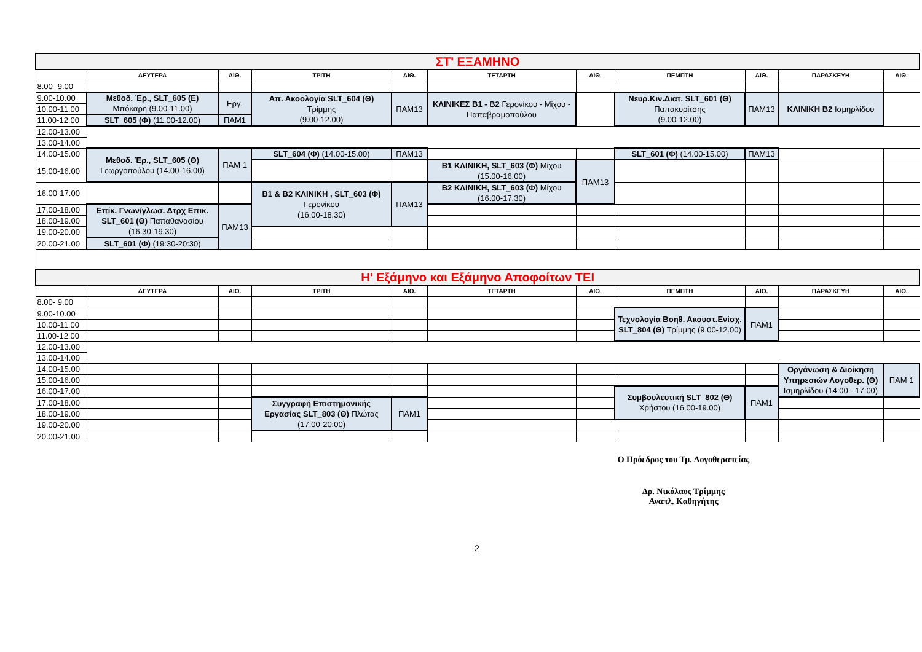| ΣΤ' ΕΞΑΜΗΝΟ | | | | | | | | | | |
| | ΔΕΥΤΕΡΑ | ΑΙΘ. | ΤΡΙΤΗ | ΑΙΘ. | ΤΕΤΑΡΤΗ | ΑΙΘ. | ΠΕΜΠΤΗ | ΑΙΘ. | ΠΑΡΑΣΚΕΥΗ | ΑΙΘ. |
| 8.00- 9.00 | | | | | | | | | | |
| 9.00-10.00 | Μεθοδ. Έρ., SLT_605 (Ε) Μπόκαρη (9.00-11.00) | Εργ. | Απ. Ακοολογία SLT_604 (Θ) Τρίμμης (9.00-12.00) | ΠΑΜ13 | ΚΛΙΝΙΚΕΣ Β1 - Β2 Γερονίκου - Μίχου - Παπαβραμοπούλου | | Νευρ.Κιν.Διατ. SLT_601 (Θ) Παπακυρίτσης (9.00-12.00) | ΠΑΜ13 | ΚΛΙΝΙΚΗ Β2 Ισμηρλίδου | |
| 10.00-11.00 | | | | | | | | | | |
| 11.00-12.00 | SLT_605 (Φ) (11.00-12.00) | ΠΑΜ1 | | | | | | | | |
| 12.00-13.00 | | | | | | | | | | |
| 13.00-14.00 | | | | | | | | | | |
| 14.00-15.00 | Μεθοδ. Έρ., SLT_605 (Θ) Γεωργοπούλου (14.00-16.00) | ΠΑΜ 1 | SLT_604 (Φ) (14.00-15.00) | ΠΑΜ13 | | | SLT_601 (Φ) (14.00-15.00) | ΠΑΜ13 | | |
| 15.00-16.00 | | | | | Β1 ΚΛΙΝΙΚΗ, SLT_603 (Φ) Μίχου (15.00-16.00) | ΠΑΜ13 | | | | |
| 16.00-17.00 | | | Β1 & Β2 ΚΛΙΝΙΚΗ , SLT_603 (Φ) Γερονίκου (16.00-18.30) | ΠΑΜ13 | Β2 ΚΛΙΝΙΚΗ, SLT_603 (Φ) Μίχου (16.00-17.30) | | | | | |
| 17.00-18.00 | Επίκ. Γνων/γλωσ. Δτρχ Επικ. SLT_601 (Θ) Παπαθανασίου (16.30-19.30) | ΠΑΜ13 | | | | | | | | |
| 18.00-19.00 | | | | | | | | | | |
| 19.00-20.00 | | | | | | | | | | |
| 20.00-21.00 | SLT_601 (Φ) (19:30-20:30) | | | | | | | | | |
| Η' Εξάμηνο και Εξάμηνο Αποφοίτων ΤΕΙ | | | | | | | | | | |
| | ΔΕΥΤΕΡΑ | ΑΙΘ. | ΤΡΙΤΗ | ΑΙΘ. | ΤΕΤΑΡΤΗ | ΑΙΘ. | ΠΕΜΠΤΗ | ΑΙΘ. | ΠΑΡΑΣΚΕΥΗ | ΑΙΘ. |
| 8.00- 9.00 | | | | | | | | | | |
| 9.00-10.00 | | | | | | | Τεχνολογία Βοηθ. Ακουστ.Ενίσχ. SLT_804 (Θ) Τρίμμης (9.00-12.00) | ΠΑΜ1 | | |
| 10.00-11.00 | | | | | | | | | | |
| 11.00-12.00 | | | | | | | | | | |
| 12.00-13.00 | | | | | | | | | | |
| 13.00-14.00 | | | | | | | | | | |
| 14.00-15.00 | | | | | | | | | Οργάνωση & Διοίκηση Υπηρεσιών Λογοθερ. (Θ) Ισμηρλίδου (14:00 - 17:00) | ΠΑΜ 1 |
| 15.00-16.00 | | | | | | | | | | |
| 16.00-17.00 | | | | | | | Συμβουλευτική SLT_802 (Θ) Χρήστου (16.00-19.00) | ΠΑΜ1 | | |
| 17.00-18.00 | | | Συγγραφή Επιστημονικής Εργασίας SLT_803 (Θ) Πλώτας (17:00-20:00) | ΠΑΜ1 | | | | | | |
| 18.00-19.00 | | | | | | | | | | |
| 19.00-20.00 | | | | | | | | | | |
| 20.00-21.00 | | | | | | | | | | |
Ο Πρόεδρος του Τμ. Λογοθεραπείας
Δρ. Νικόλαος Τρίμμης
Αναπλ. Καθηγήτης
2